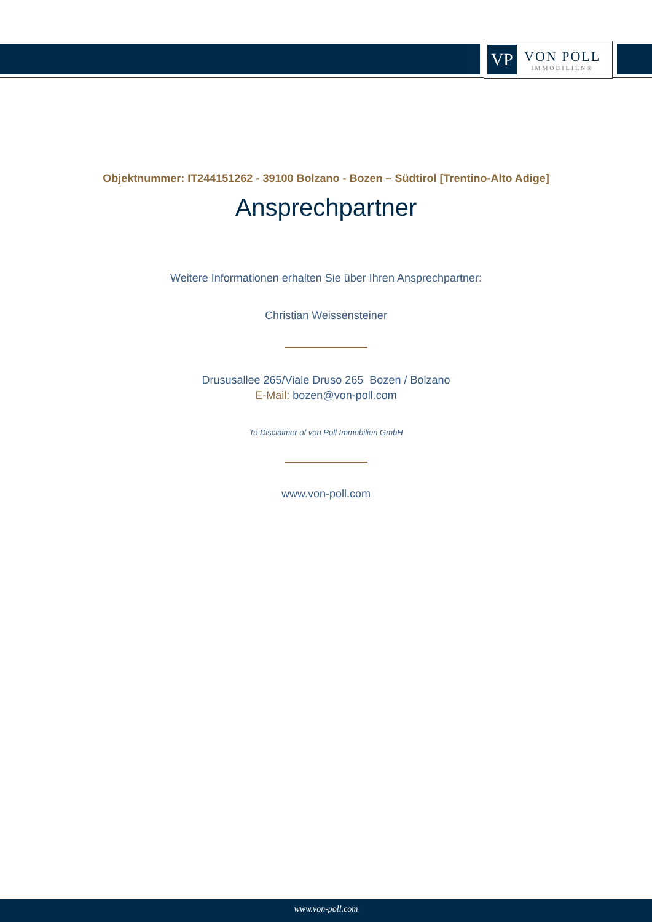VP
VON POLL
IMMOBILIEN®
Objektnummer: IT244151262 - 39100 Bolzano - Bozen – Südtirol [Trentino-Alto Adige]
Ansprechpartner
Weitere Informationen erhalten Sie über Ihren Ansprechpartner:
Christian Weissensteiner
Drususallee 265/Viale Druso 265 Bozen / Bolzano
E-Mail: bozen@von-poll.com
To Disclaimer of von Poll Immobilien GmbH
www.von-poll.com
www.von-poll.com